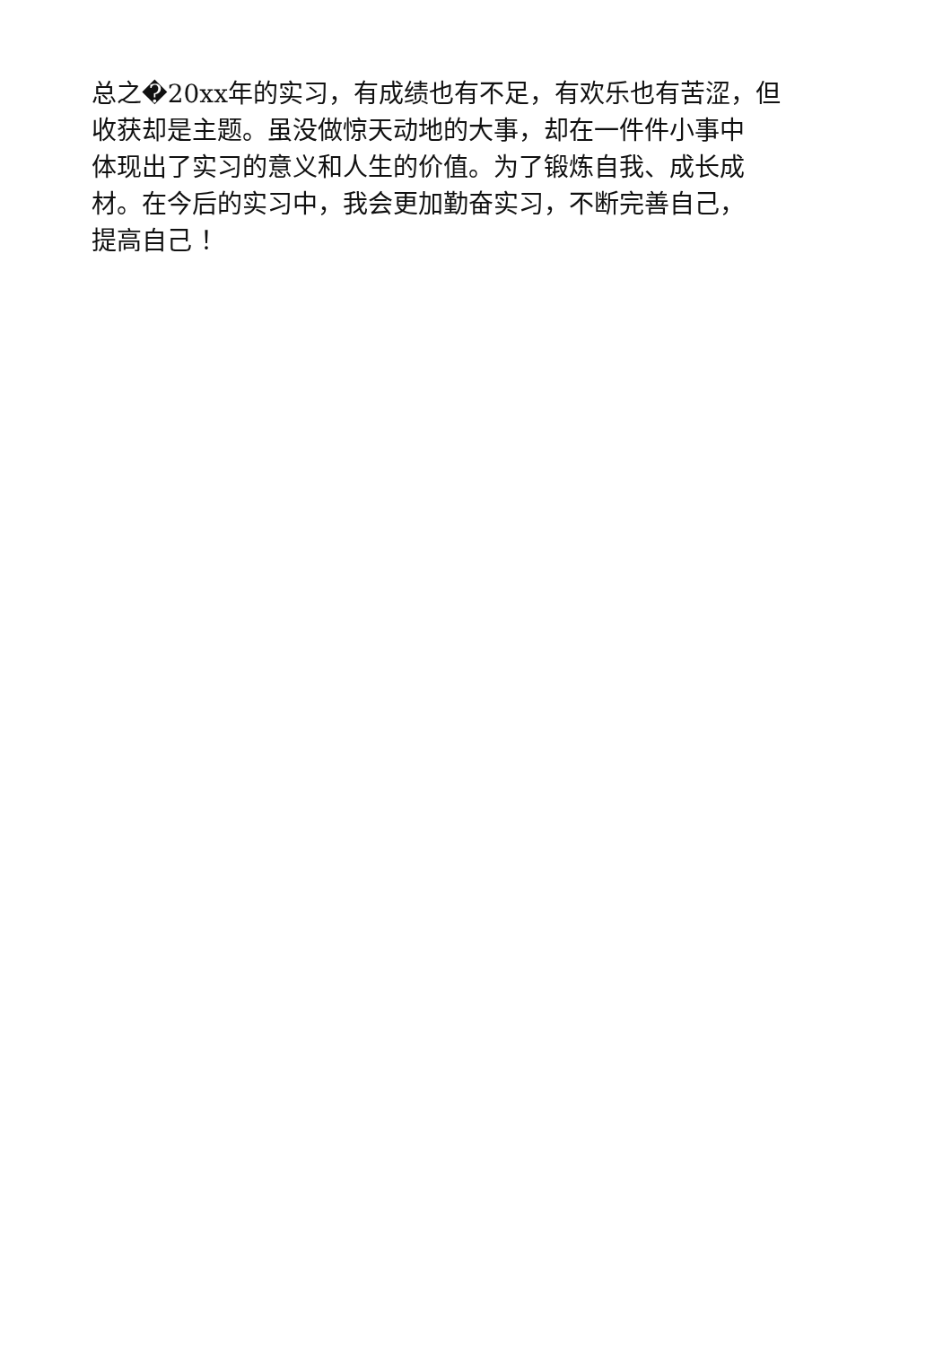总之�20xx年的实习，有成绩也有不足，有欢乐也有苦涩，但
收获却是主题。虽没做惊天动地的大事，却在一件件小事中
体现出了实习的意义和人生的价值。为了锻炼自我、成长成
材。在今后的实习中，我会更加勤奋实习，不断完善自己，
提高自己 ！